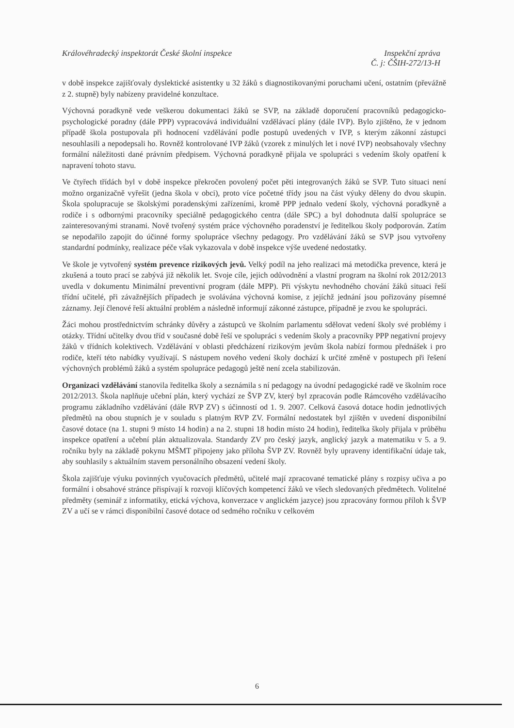Inspekční zpráva
Č. j: ČŠIH-272/13-H Královéhradecký inspektorát České školní inspekce
v době inspekce zajišťovaly dyslektické asistentky u 32 žáků s diagnostikovanými poruchami učení, ostatním (převážně z 2. stupně) byly nabízeny pravidelné konzultace.
Výchovná poradkyně vede veškerou dokumentaci žáků se SVP, na základě doporučení pracovníků pedagogicko-psychologické poradny (dále PPP) vypracovává individuální vzdělávací plány (dále IVP). Bylo zjištěno, že v jednom případě škola postupovala při hodnocení vzdělávání podle postupů uvedených v IVP, s kterým zákonní zástupci nesouhlasili a nepodepsali ho. Rovněž kontrolované IVP žáků (vzorek z minulých let i nové IVP) neobsahovaly všechny formální náležitosti dané právním předpisem. Výchovná poradkyně přijala ve spolupráci s vedením školy opatření k napravení tohoto stavu.
Ve čtyřech třídách byl v době inspekce překročen povolený počet pěti integrovaných žáků se SVP. Tuto situaci není možno organizačně vyřešit (jedna škola v obci), proto více početné třídy jsou na část výuky děleny do dvou skupin. Škola spolupracuje se školskými poradenskými zařízeními, kromě PPP jednalo vedení školy, výchovná poradkyně a rodiče i s odbornými pracovníky speciálně pedagogického centra (dále SPC) a byl dohodnuta další spolupráce se zainteresovanými stranami. Nově tvořený systém práce výchovného poradenství je ředitelkou školy podporován. Zatím se nepodařilo zapojit do účinné formy spolupráce všechny pedagogy. Pro vzdělávání žáků se SVP jsou vytvořeny standardní podmínky, realizace péče však vykazovala v době inspekce výše uvedené nedostatky.
Ve škole je vytvořený systém prevence rizikových jevů. Velký podíl na jeho realizaci má metodička prevence, která je zkušená a touto prací se zabývá již několik let. Svoje cíle, jejich odůvodnění a vlastní program na školní rok 2012/2013 uvedla v dokumentu Minimální preventivní program (dále MPP). Při výskytu nevhodného chování žáků situaci řeší třídní učitelé, při závažnějších případech je svolávána výchovná komise, z jejíchž jednání jsou pořizovány písemné záznamy. Její členové řeší aktuální problém a následně informují zákonné zástupce, případně je zvou ke spolupráci.
Žáci mohou prostřednictvím schránky důvěry a zástupců ve školním parlamentu sdělovat vedení školy své problémy i otázky. Třídní učitelky dvou tříd v současné době řeší ve spolupráci s vedením školy a pracovníky PPP negativní projevy žáků v třídních kolektivech. Vzdělávání v oblasti předcházení rizikovým jevům škola nabízí formou přednášek i pro rodiče, kteří této nabídky využívají. S nástupem nového vedení školy dochází k určité změně v postupech při řešení výchovných problémů žáků a systém spolupráce pedagogů ještě není zcela stabilizován.
Organizaci vzdělávání stanovila ředitelka školy a seznámila s ní pedagogy na úvodní pedagogické radě ve školním roce 2012/2013. Škola naplňuje učební plán, který vychází ze ŠVP ZV, který byl zpracován podle Rámcového vzdělávacího programu základního vzdělávání (dále RVP ZV) s účinností od 1. 9. 2007. Celková časová dotace hodin jednotlivých předmětů na obou stupních je v souladu s platným RVP ZV. Formální nedostatek byl zjištěn v uvedení disponibilní časové dotace (na 1. stupni 9 místo 14 hodin) a na 2. stupni 18 hodin místo 24 hodin), ředitelka školy přijala v průběhu inspekce opatření a učební plán aktualizovala. Standardy ZV pro český jazyk, anglický jazyk a matematiku v 5. a 9. ročníku byly na základě pokynu MŠMT připojeny jako příloha ŠVP ZV. Rovněž byly upraveny identifikační údaje tak, aby souhlasily s aktuálním stavem personálního obsazení vedení školy.
Škola zajišťuje výuku povinných vyučovacích předmětů, učitelé mají zpracované tematické plány s rozpisy učiva a po formální i obsahové stránce přispívají k rozvoji klíčových kompetencí žáků ve všech sledovaných předmětech. Volitelné předměty (seminář z informatiky, etická výchova, konverzace v anglickém jazyce) jsou zpracovány formou příloh k ŠVP ZV a učí se v rámci disponibilní časové dotace od sedmého ročníku v celkovém
6